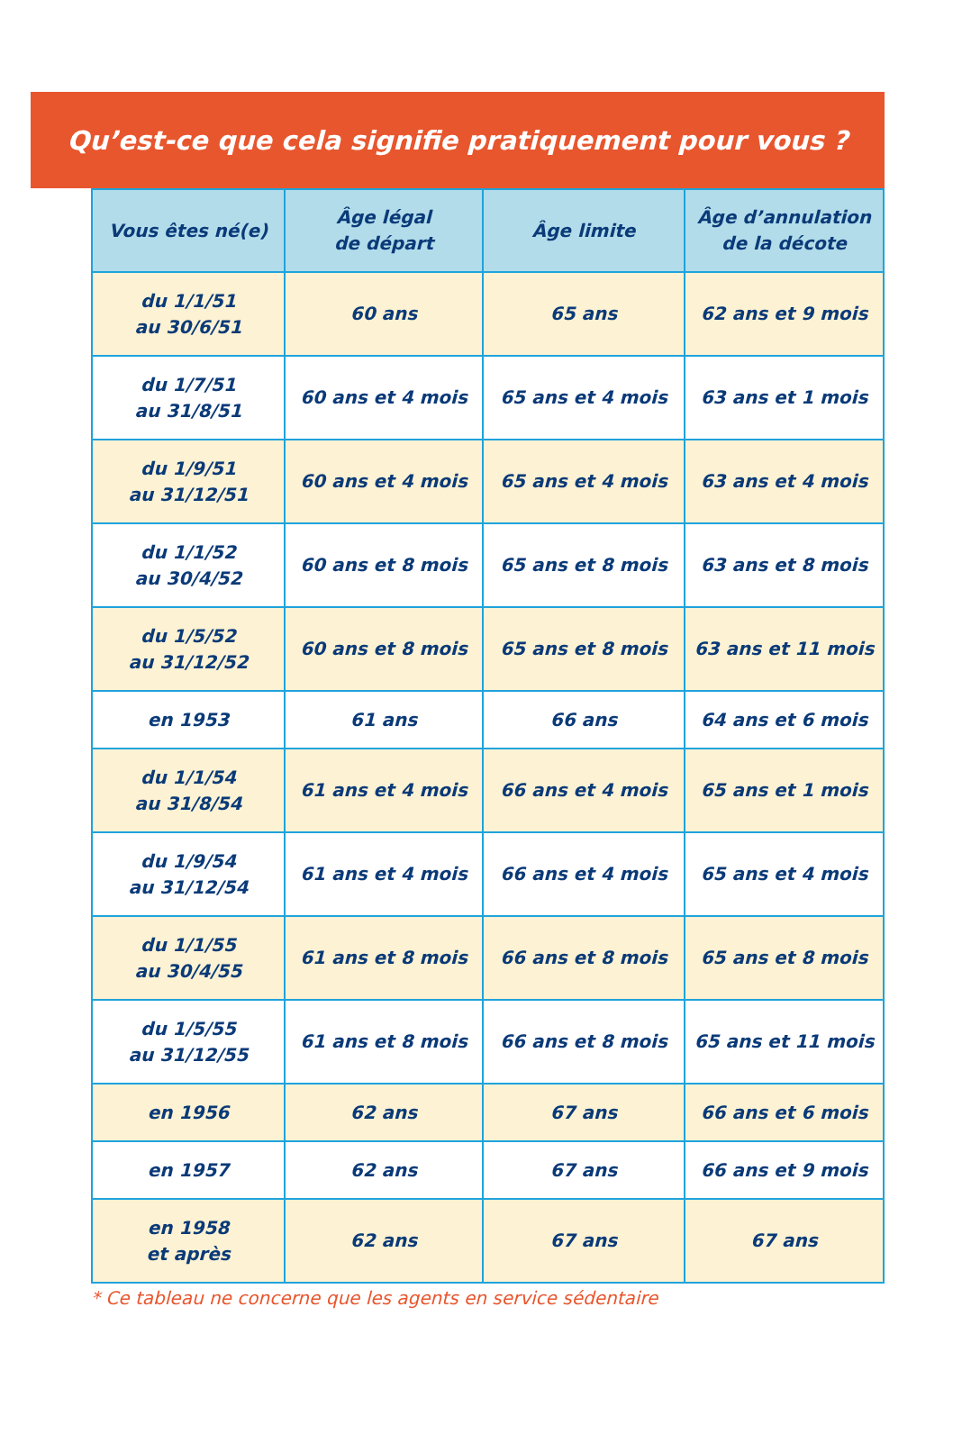Qu’est-ce que cela signifie pratiquement pour vous ?
| Vous êtes né(e) | Âge légal de départ | Âge limite | Âge d’annulation de la décote |
| --- | --- | --- | --- |
| du 1/1/51 au 30/6/51 | 60 ans | 65 ans | 62 ans et 9 mois |
| du 1/7/51 au 31/8/51 | 60 ans et 4 mois | 65 ans et 4 mois | 63 ans et 1 mois |
| du 1/9/51 au 31/12/51 | 60 ans et 4 mois | 65 ans et 4 mois | 63 ans et 4 mois |
| du 1/1/52 au 30/4/52 | 60 ans et 8 mois | 65 ans et 8 mois | 63 ans et 8 mois |
| du 1/5/52 au 31/12/52 | 60 ans et 8 mois | 65 ans et 8 mois | 63 ans et 11 mois |
| en 1953 | 61 ans | 66 ans | 64 ans et 6 mois |
| du 1/1/54 au 31/8/54 | 61 ans et 4 mois | 66 ans et 4 mois | 65 ans et 1 mois |
| du 1/9/54 au 31/12/54 | 61 ans et 4 mois | 66 ans et 4 mois | 65 ans et 4 mois |
| du 1/1/55 au 30/4/55 | 61 ans et 8 mois | 66 ans et 8 mois | 65 ans et 8 mois |
| du 1/5/55 au 31/12/55 | 61 ans et 8 mois | 66 ans et 8 mois | 65 ans et 11 mois |
| en 1956 | 62 ans | 67 ans | 66 ans et 6 mois |
| en 1957 | 62 ans | 67 ans | 66 ans et 9 mois |
| en 1958 et après | 62 ans | 67 ans | 67 ans |
* Ce tableau ne concerne que les agents en service sédentaire